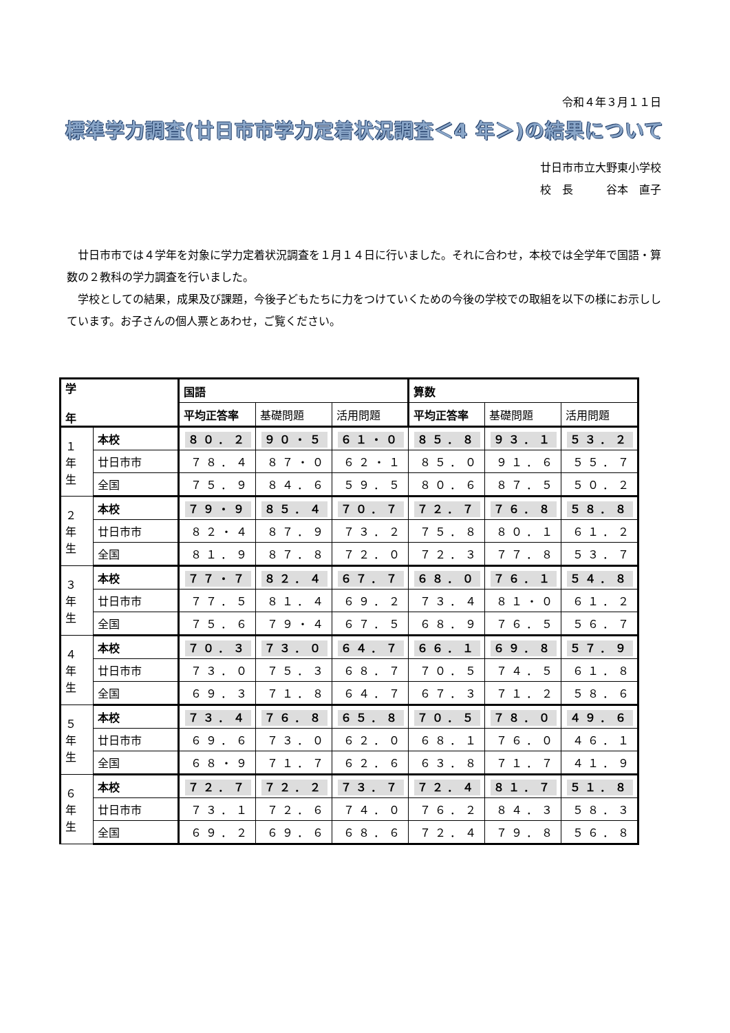令和４年３月１１日
標準学力調査(廿日市市学力定着状況調査＜4 年＞)の結果について
廿日市市立大野東小学校
校　長　　　谷本　直子
廿日市市では４学年を対象に学力定着状況調査を１月１４日に行いました。それに合わせ，本校では全学年で国語・算数の２教科の学力調査を行いました。
学校としての結果，成果及び課題，今後子どもたちに力をつけていくための今後の学校での取組を以下の様にお示ししています。お子さんの個人票とあわせ，ご覧ください。
| 学 年 | | 国語 | | | 算数 | | |
| --- | --- | --- | --- | --- | --- | --- | --- |
| | | 平均正答率 | 基礎問題 | 活用問題 | 平均正答率 | 基礎問題 | 活用問題 |
| １ 年 生 | 本校 | ８０．２ | ９０・５ | ６１・０ | ８５．８ | ９３．１ | ５３．２ |
| | 廿日市市 | ７８．４ | ８７・０ | ６２・１ | ８５．０ | ９１．６ | ５５．７ |
| | 全国 | ７５．９ | ８４．６ | ５９．５ | ８０．６ | ８７．５ | ５０．２ |
| ２ 年 生 | 本校 | ７９・９ | ８５．４ | ７０．７ | ７２．７ | ７６．８ | ５８．８ |
| | 廿日市市 | ８２・４ | ８７．９ | ７３．２ | ７５．８ | ８０．１ | ６１．２ |
| | 全国 | ８１．９ | ８７．８ | ７２．０ | ７２．３ | ７７．８ | ５３．７ |
| ３ 年 生 | 本校 | ７７・７ | ８２．４ | ６７．７ | ６８．０ | ７６．１ | ５４．８ |
| | 廿日市市 | ７７．５ | ８１．４ | ６９．２ | ７３．４ | ８１・０ | ６１．２ |
| | 全国 | ７５．６ | ７９・４ | ６７．５ | ６８．９ | ７６．５ | ５６．７ |
| ４ 年 生 | 本校 | ７０．３ | ７３．０ | ６４．７ | ６６．１ | ６９．８ | ５７．９ |
| | 廿日市市 | ７３．０ | ７５．３ | ６８．７ | ７０．５ | ７４．５ | ６１．８ |
| | 全国 | ６９．３ | ７１．８ | ６４．７ | ６７．３ | ７１．２ | ５８．６ |
| ５ 年 生 | 本校 | ７３．４ | ７６．８ | ６５．８ | ７０．５ | ７８．０ | ４９．６ |
| | 廿日市市 | ６９．６ | ７３．０ | ６２．０ | ６８．１ | ７６．０ | ４６．１ |
| | 全国 | ６８・９ | ７１．７ | ６２．６ | ６３．８ | ７１．７ | ４１．９ |
| ６ 年 生 | 本校 | ７２．７ | ７２．２ | ７３．７ | ７２．４ | ８１．７ | ５１．８ |
| | 廿日市市 | ７３．１ | ７２．６ | ７４．０ | ７６．２ | ８４．３ | ５８．３ |
| | 全国 | ６９．２ | ６９．６ | ６８．６ | ７２．４ | ７９．８ | ５６．８ |